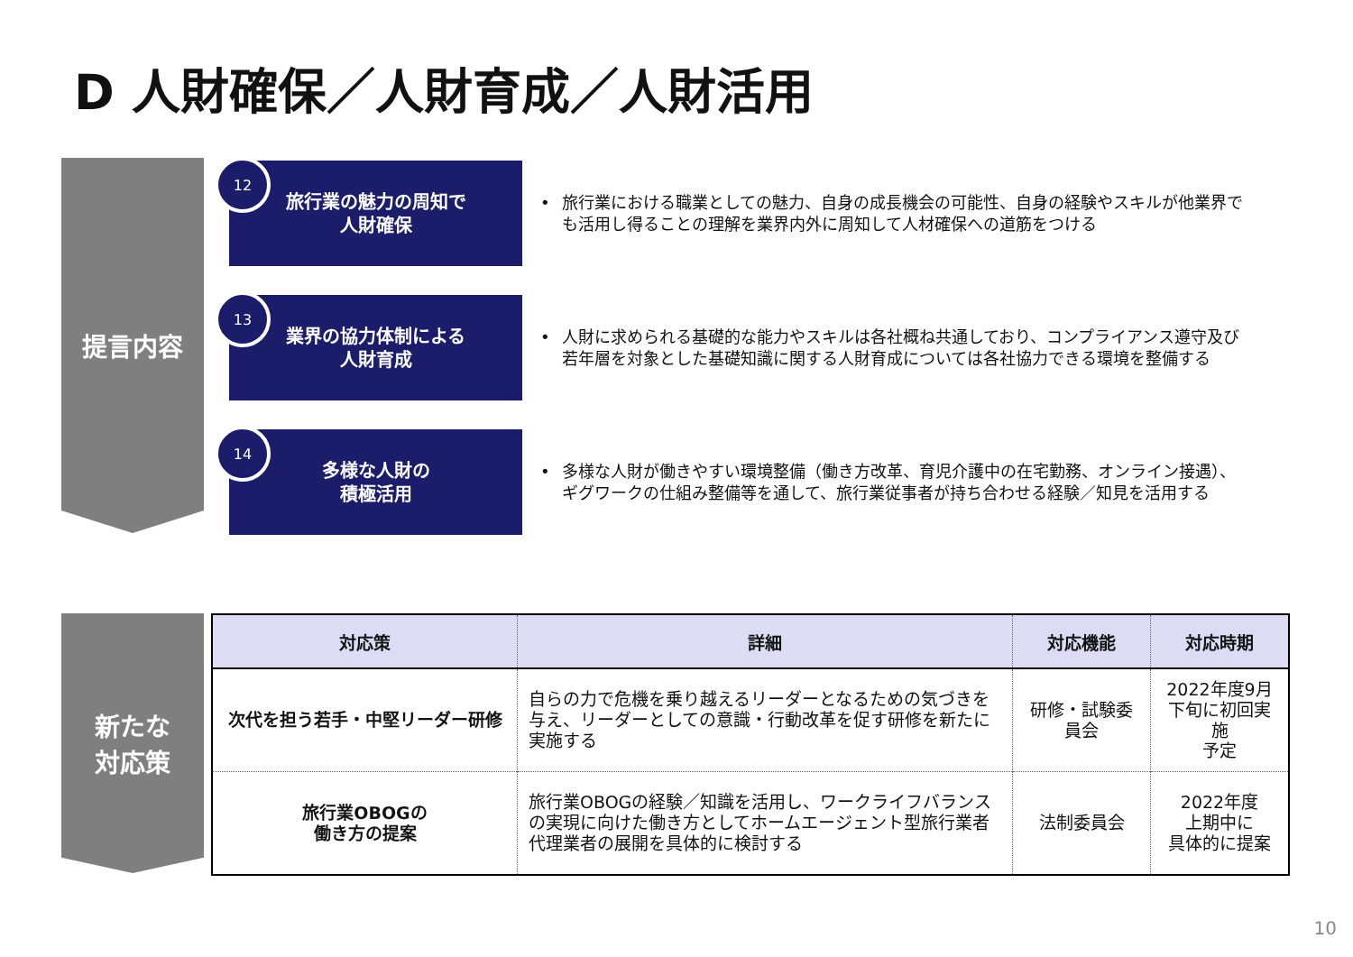D 人財確保／人財育成／人財活用
提言内容
12
旅行業の魅力の周知で
人財確保
• 旅行業における職業としての魅力、自身の成長機会の可能性、自身の経験やスキルが他業界で
も活用し得ることの理解を業界内外に周知して人材確保への道筋をつける
13
業界の協力体制による
人財育成
• 人財に求められる基礎的な能力やスキルは各社概ね共通しており、コンプライアンス遵守及び
若年層を対象とした基礎知識に関する人財育成については各社協力できる環境を整備する
14
多様な人財の
積極活用
• 多様な人財が働きやすい環境整備（働き方改革、育児介護中の在宅勤務、オンライン接遇）、
ギグワークの仕組み整備等を通して、旅行業従事者が持ち合わせる経験／知見を活用する
新たな
対応策
| 対応策 | 詳細 | 対応機能 | 対応時期 |
| --- | --- | --- | --- |
| 次代を担う若手・中堅リーダー研修 | 自らの力で危機を乗り越えるリーダーとなるための気づきを与え、リーダーとしての意識・行動改革を促す研修を新たに実施する | 研修・試験委員会 | 2022年度9月 下旬に初回実施 予定 |
| 旅行業OBOGの 働き方の提案 | 旅行業OBOGの経験／知識を活用し、ワークライフバランスの実現に向けた働き方としてホームエージェント型旅行業者代理業者の展開を具体的に検討する | 法制委員会 | 2022年度 上期中に 具体的に提案 |
10